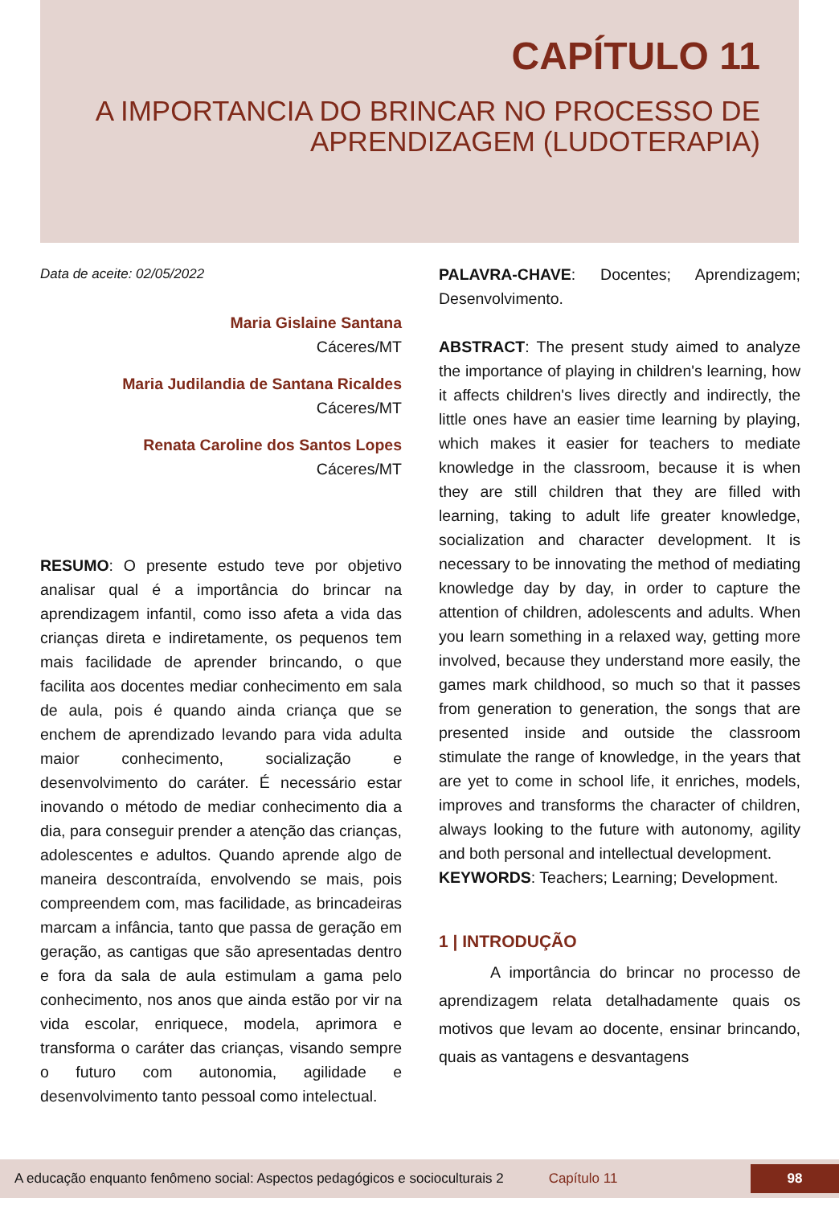CAPÍTULO 11
A IMPORTANCIA DO BRINCAR NO PROCESSO DE APRENDIZAGEM (LUDOTERAPIA)
Data de aceite: 02/05/2022
Maria Gislaine Santana
Cáceres/MT
Maria Judilandia de Santana Ricaldes
Cáceres/MT
Renata Caroline dos Santos Lopes
Cáceres/MT
RESUMO: O presente estudo teve por objetivo analisar qual é a importância do brincar na aprendizagem infantil, como isso afeta a vida das crianças direta e indiretamente, os pequenos tem mais facilidade de aprender brincando, o que facilita aos docentes mediar conhecimento em sala de aula, pois é quando ainda criança que se enchem de aprendizado levando para vida adulta maior conhecimento, socialização e desenvolvimento do caráter. É necessário estar inovando o método de mediar conhecimento dia a dia, para conseguir prender a atenção das crianças, adolescentes e adultos. Quando aprende algo de maneira descontraída, envolvendo se mais, pois compreendem com, mas facilidade, as brincadeiras marcam a infância, tanto que passa de geração em geração, as cantigas que são apresentadas dentro e fora da sala de aula estimulam a gama pelo conhecimento, nos anos que ainda estão por vir na vida escolar, enriquece, modela, aprimora e transforma o caráter das crianças, visando sempre o futuro com autonomia, agilidade e desenvolvimento tanto pessoal como intelectual.
PALAVRA-CHAVE: Docentes; Aprendizagem; Desenvolvimento.
ABSTRACT: The present study aimed to analyze the importance of playing in children's learning, how it affects children's lives directly and indirectly, the little ones have an easier time learning by playing, which makes it easier for teachers to mediate knowledge in the classroom, because it is when they are still children that they are filled with learning, taking to adult life greater knowledge, socialization and character development. It is necessary to be innovating the method of mediating knowledge day by day, in order to capture the attention of children, adolescents and adults. When you learn something in a relaxed way, getting more involved, because they understand more easily, the games mark childhood, so much so that it passes from generation to generation, the songs that are presented inside and outside the classroom stimulate the range of knowledge, in the years that are yet to come in school life, it enriches, models, improves and transforms the character of children, always looking to the future with autonomy, agility and both personal and intellectual development.
KEYWORDS: Teachers; Learning; Development.
1 | INTRODUÇÃO
A importância do brincar no processo de aprendizagem relata detalhadamente quais os motivos que levam ao docente, ensinar brincando, quais as vantagens e desvantagens
A educação enquanto fenômeno social: Aspectos pedagógicos e socioculturais 2 Capítulo 11 98